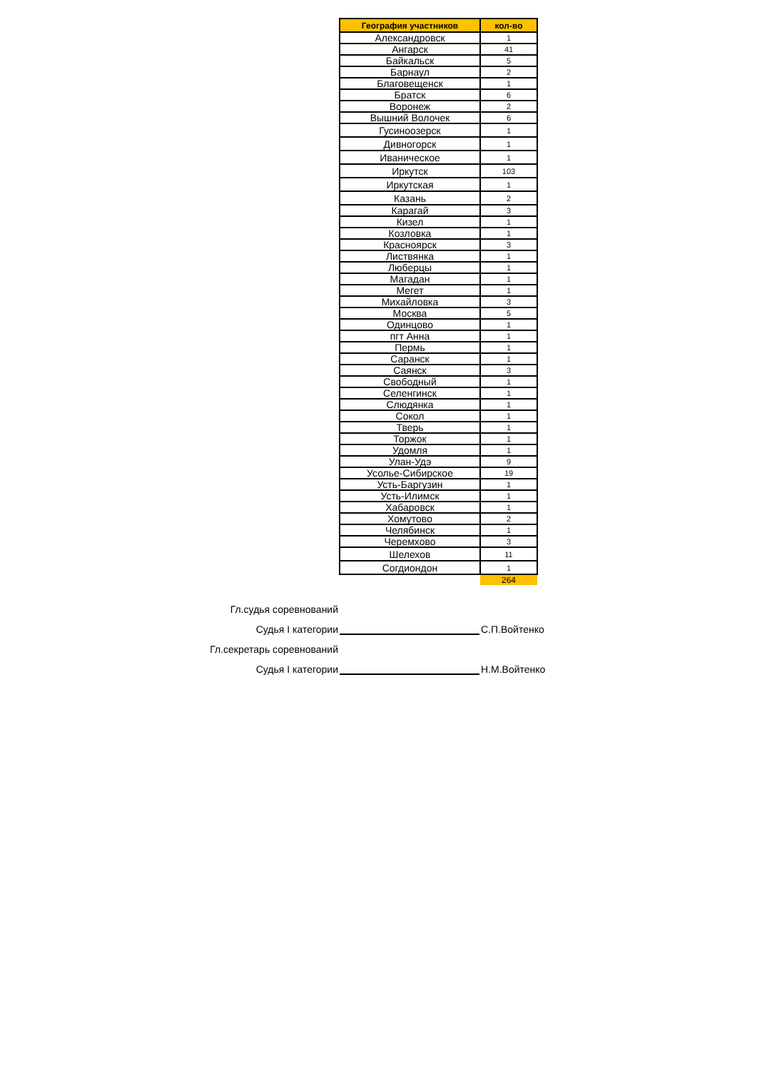| География участников | кол-во |
| --- | --- |
| Александровск | 1 |
| Ангарск | 41 |
| Байкальск | 5 |
| Барнаул | 2 |
| Благовещенск | 1 |
| Братск | 6 |
| Воронеж | 2 |
| Вышний Волочек | 6 |
| Гусиноозерск | 1 |
| Дивногорск | 1 |
| Иваническое | 1 |
| Иркутск | 103 |
| Иркутская | 1 |
| Казань | 2 |
| Карагай | 3 |
| Кизел | 1 |
| Козловка | 1 |
| Красноярск | 3 |
| Листвянка | 1 |
| Люберцы | 1 |
| Магадан | 1 |
| Мегет | 1 |
| Михайловка | 3 |
| Москва | 5 |
| Одинцово | 1 |
| пгт Анна | 1 |
| Пермь | 1 |
| Саранск | 1 |
| Саянск | 3 |
| Свободный | 1 |
| Селенгинск | 1 |
| Слюдянка | 1 |
| Сокол | 1 |
| Тверь | 1 |
| Торжок | 1 |
| Удомля | 1 |
| Улан-Удэ | 9 |
| Усолье-Сибирское | 19 |
| Усть-Баргузин | 1 |
| Усть-Илимск | 1 |
| Хабаровск | 1 |
| Хомутово | 2 |
| Челябинск | 1 |
| Черемхово | 3 |
| Шелехов | 11 |
| Согдиондон | 1 |
| | 264 |
Гл.судья соревнований
Судья I категории
С.П.Войтенко
Гл.секретарь соревнований
Судья I категории
Н.М.Войтенко